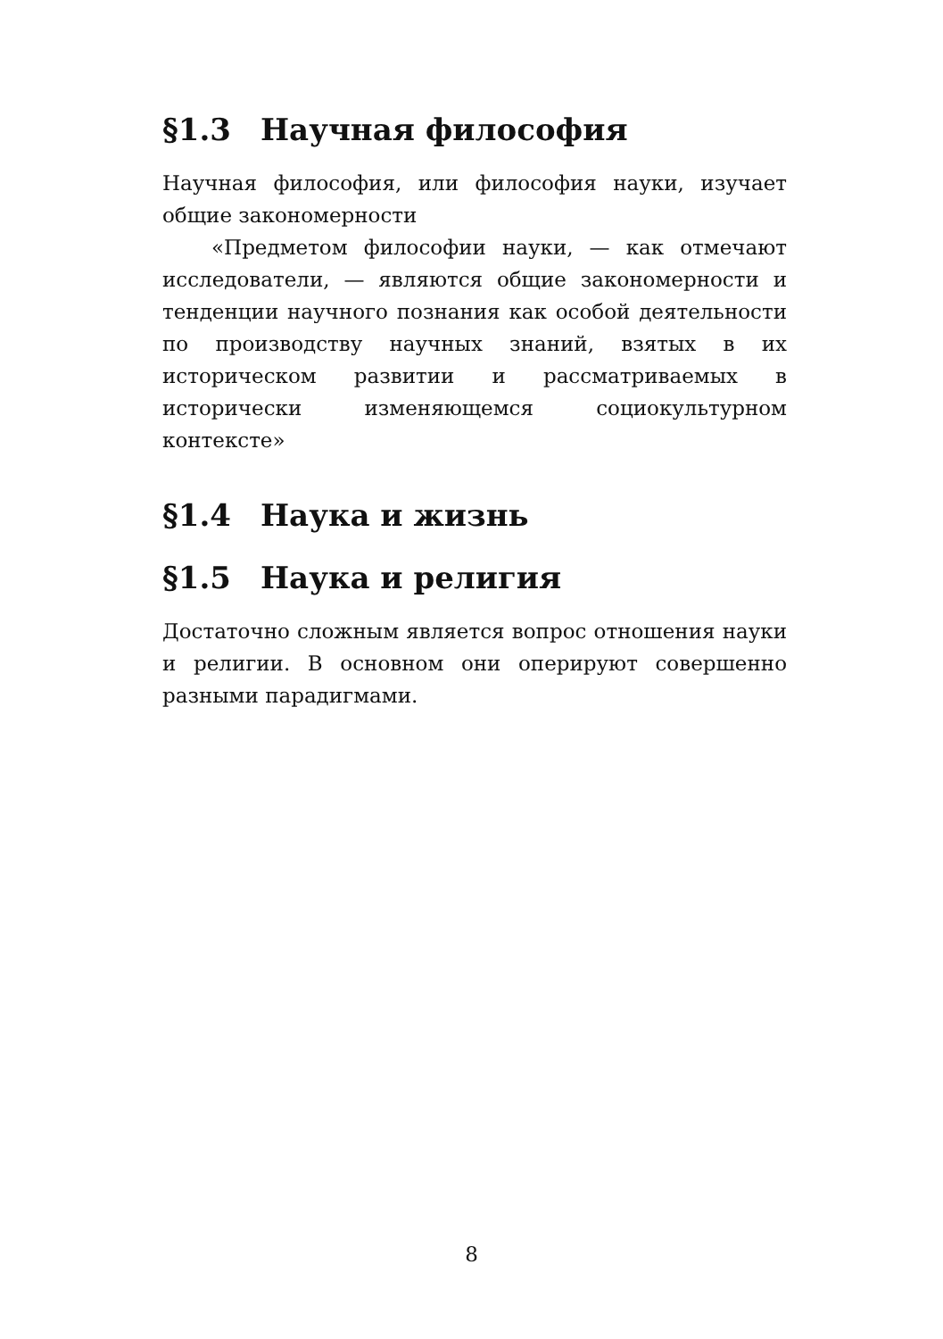§1.3 Научная философия
Научная философия, или философия науки, изучает общие закономерности
«Предметом философии науки, — как отмечают исследователи, — являются общие закономерности и тенденции научного познания как особой деятельности по производству научных знаний, взятых в их историческом развитии и рассматриваемых в исторически изменяющемся социокультурном контексте»
§1.4 Наука и жизнь
§1.5 Наука и религия
Достаточно сложным является вопрос отношения науки и религии. В основном они оперируют совершенно разными парадигмами.
8